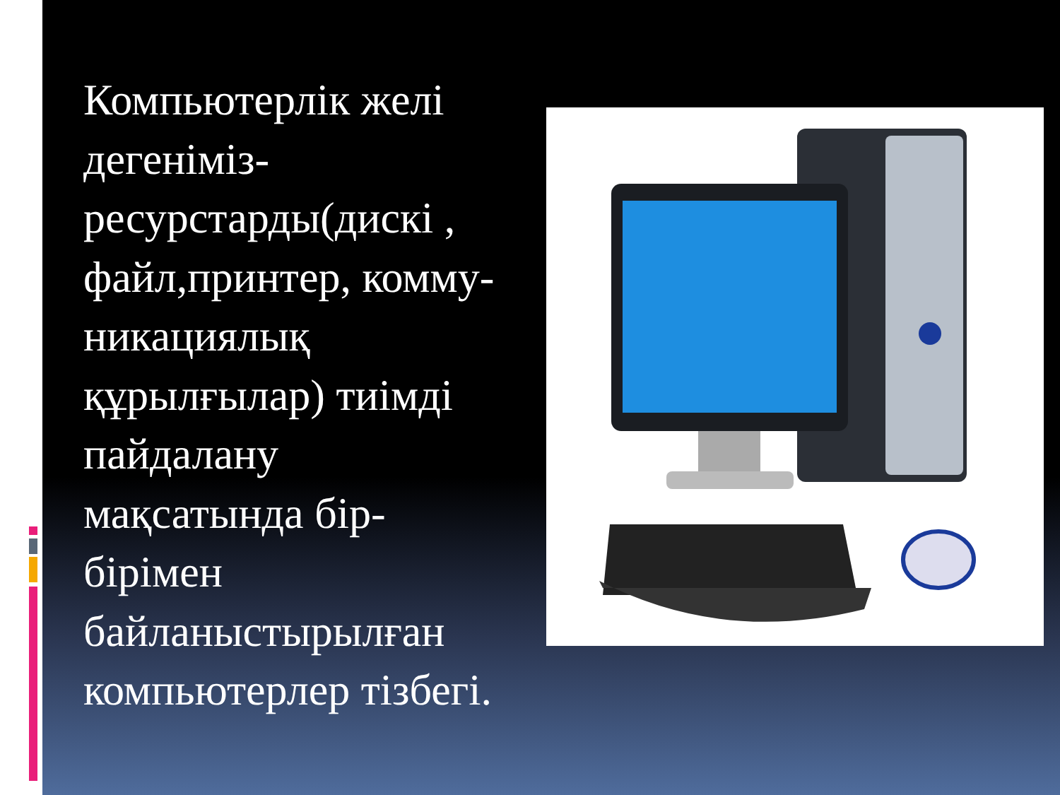Компьютерлік желі дегеніміз-ресурстарды(дискі , файл,принтер, комму-никациялық құрылғылар) тиімді пайдалану мақсатында бір-бірімен байланыстырылған компьютерлер тізбегі.